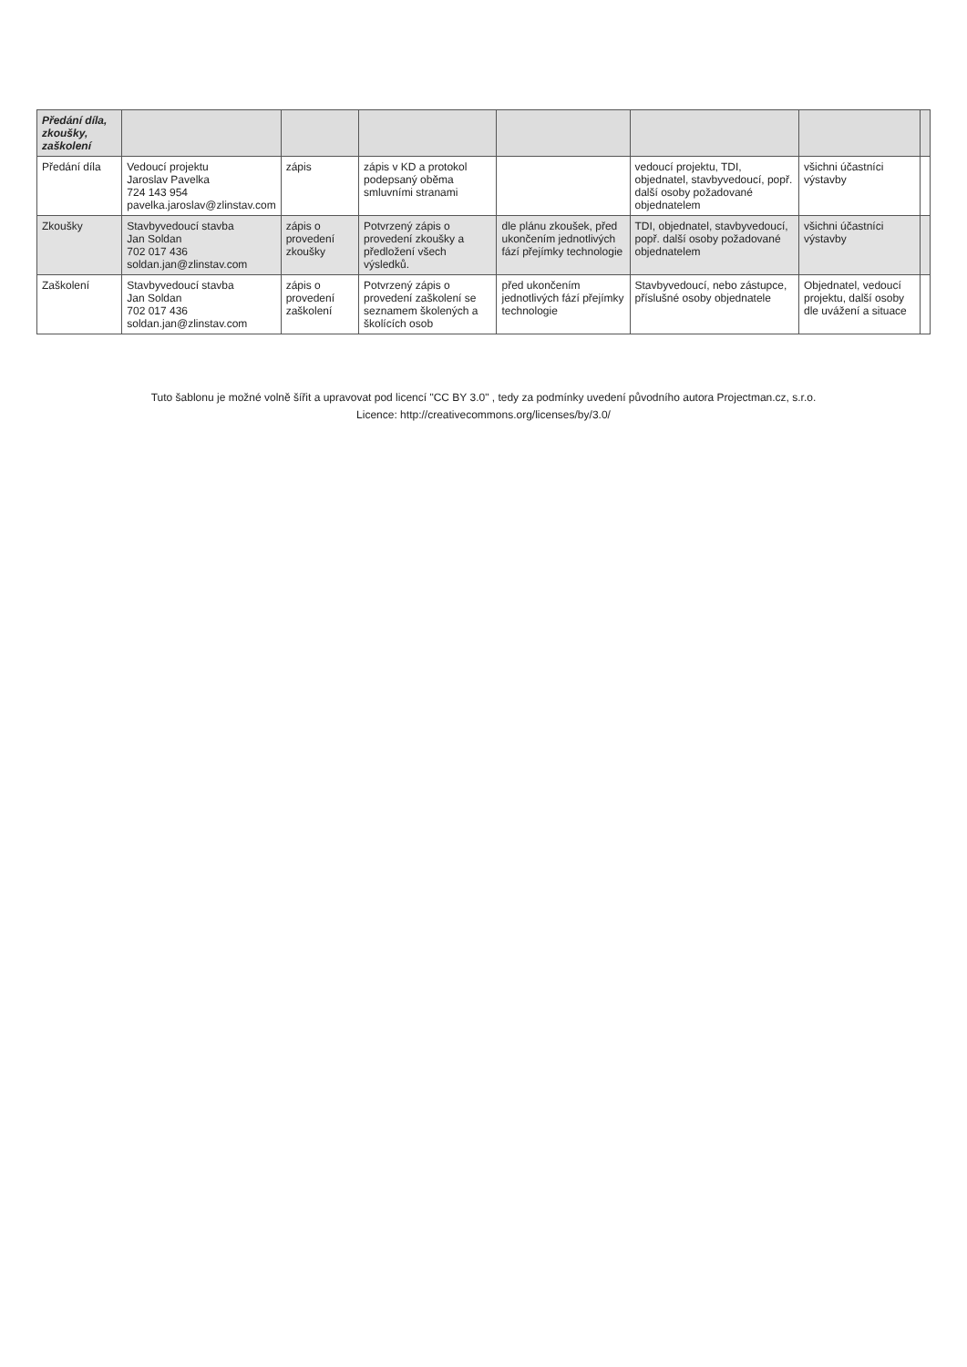| Předání díla, zkoušky, zaškolení | | | | | | | |
| --- | --- | --- | --- | --- | --- | --- | --- |
| Předání díla | Vedoucí projektu Jaroslav Pavelka 724 143 954 pavelka.jaroslav@zlinstav.com | zápis | zápis v KD a protokol podepsaný oběma smluvními stranami | | vedoucí projektu, TDI, objednatel, stavbyvedoucí, popř. další osoby požadované objednatelem | všichni účastníci výstavby | |
| Zkoušky | Stavbyvedoucí stavba Jan Soldan 702 017 436 soldan.jan@zlinstav.com | zápis o provedení zkoušky | Potvrzený zápis o provedení zkoušky a předložení všech výsledků. | dle plánu zkoušek, před ukončením jednotlivých fází přejímky technologie | TDI, objednatel, stavbyvedoucí, popř. další osoby požadované objednatelem | všichni účastníci výstavby | |
| Zaškolení | Stavbyvedoucí stavba Jan Soldan 702 017 436 soldan.jan@zlinstav.com | zápis o provedení zaškolení | Potvrzený zápis o provedení zaškolení se seznamem školených a školících osob | před ukončením jednotlivých fází přejímky technologie | Stavbyvedoucí, nebo zástupce, příslušné osoby objednatele | Objednatel, vedoucí projektu, další osoby dle uvážení a situace | |
Tuto šablonu je možné volně šířit a upravovat pod licencí "CC BY 3.0" , tedy za podmínky uvedení původního autora Projectman.cz, s.r.o.
Licence: http://creativecommons.org/licenses/by/3.0/